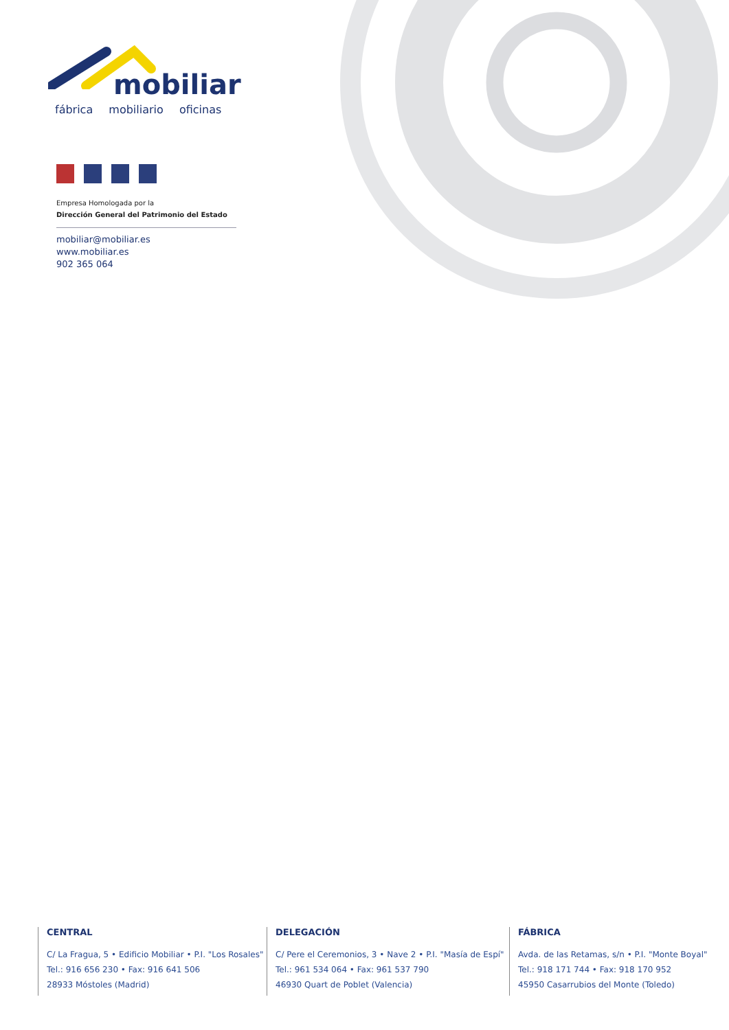mobiliar
fábrica mobiliario oficinas
Empresa Homologada por la
Dirección General del Patrimonio del Estado
mobiliar@mobiliar.es
www.mobiliar.es
902 365 064
CENTRAL
C/ La Fragua, 5 • Edificio Mobiliar • P.I. "Los Rosales"
Tel.: 916 656 230 • Fax: 916 641 506
28933 Móstoles (Madrid)
DELEGACIÓN
C/ Pere el Ceremonios, 3 • Nave 2 • P.I. "Masía de Espí"
Tel.: 961 534 064 • Fax: 961 537 790
46930 Quart de Poblet (Valencia)
FÁBRICA
Avda. de las Retamas, s/n • P.I. "Monte Boyal"
Tel.: 918 171 744 • Fax: 918 170 952
45950 Casarrubios del Monte (Toledo)